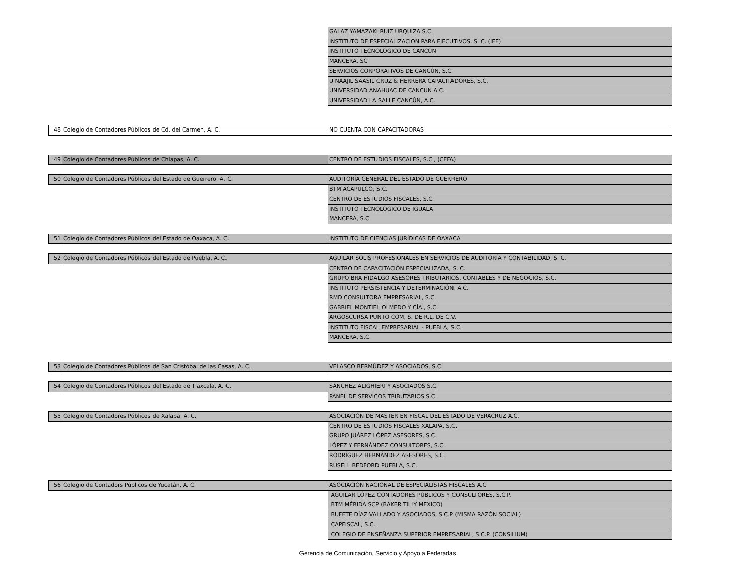| | | GALAZ YAMAZAKI RUIZ URQUIZA S.C. |
| | | INSTITUTO DE ESPECIALIZACION PARA EJECUTIVOS, S. C. (IEE) |
| | | INSTITUTO TECNOLÓGICO DE CANCÚN |
| | | MANCERA, SC |
| | | SERVICIOS CORPORATIVOS DE CANCÚN, S.C. |
| | | U NAAJIL SAASIL CRUZ & HERRERA CAPACITADORES, S.C. |
| | | UNIVERSIDAD ANAHUAC DE CANCUN A.C. |
| | | UNIVERSIDAD LA SALLE CANCÚN, A.C. |
| 48 | Colegio de Contadores Públicos de Cd. del Carmen, A. C. | NO CUENTA CON CAPACITADORAS |
| 49 | Colegio de Contadores Públicos de Chiapas, A. C. | CENTRO DE ESTUDIOS FISCALES, S.C., (CEFA) |
| 50 | Colegio de Contadores Públicos del Estado de Guerrero, A. C. | AUDITORÍA GENERAL DEL ESTADO DE GUERRERO |
| | | BTM ACAPULCO, S.C. |
| | | CENTRO DE ESTUDIOS FISCALES, S.C. |
| | | INSTITUTO TECNOLÓGICO DE IGUALA |
| | | MANCERA, S.C. |
| 51 | Colegio de Contadores Públicos del Estado de Oaxaca, A. C. | INSTITUTO DE CIENCIAS JURÍDICAS DE OAXACA |
| 52 | Colegio de Contadores Públicos del Estado de Puebla, A. C. | AGUILAR SOLIS PROFESIONALES EN SERVICIOS DE AUDITORÍA Y CONTABILIDAD, S. C. |
| | | CENTRO DE CAPACITACIÓN ESPECIALIZADA, S. C. |
| | | GRUPO BRA HIDALGO ASESORES TRIBUTARIOS, CONTABLES Y DE NEGOCIOS, S.C. |
| | | INSTITUTO PERSISTENCIA Y DETERMINACIÓN, A.C. |
| | | RMD CONSULTORA EMPRESARIAL, S.C. |
| | | GABRIEL MONTIEL OLMEDO Y CÍA., S.C. |
| | | ARGOSCURSA PUNTO COM, S. DE R.L. DE C.V. |
| | | INSTITUTO FISCAL EMPRESARIAL - PUEBLA, S.C. |
| | | MANCERA, S.C. |
| 53 | Colegio de Contadores Públicos de San Cristóbal de las Casas, A. C. | VELASCO BERMÚDEZ Y ASOCIADOS, S.C. |
| 54 | Colegio de Contadores Públicos del Estado de Tlaxcala, A. C. | SÁNCHEZ ALIGHIERI Y ASOCIADOS S.C. |
| | | PANEL DE SERVICOS TRIBUTARIOS S.C. |
| 55 | Colegio de Contadores Públicos de Xalapa, A. C. | ASOCIACIÓN DE MASTER EN FISCAL DEL ESTADO DE VERACRUZ A.C. |
| | | CENTRO DE ESTUDIOS FISCALES XALAPA, S.C. |
| | | GRUPO JUÁREZ LÓPEZ ASESORES, S.C. |
| | | LÓPEZ Y FERNÁNDEZ CONSULTORES, S.C. |
| | | RODRÍGUEZ HERNÁNDEZ ASESORES, S.C. |
| | | RUSELL BEDFORD PUEBLA, S.C. |
| 56 | Colegio de Contadors Públicos de Yucatán, A. C. | ASOCIACIÓN NACIONAL DE ESPECIALISTAS FISCALES A.C |
| | | AGUILAR LÓPEZ CONTADORES PÚBLICOS Y CONSULTORES, S.C.P. |
| | | BTM MÉRIDA SCP (BAKER TILLY MEXICO) |
| | | BUFETE DÍAZ VALLADO Y ASOCIADOS, S.C.P (MISMA RAZÓN SOCIAL) |
| | | CAPFISCAL, S.C. |
| | | COLEGIO DE ENSEÑANZA SUPERIOR EMPRESARIAL, S.C.P. (CONSILIUM) |
Gerencia de Comunicación, Servicio y Apoyo a Federadas